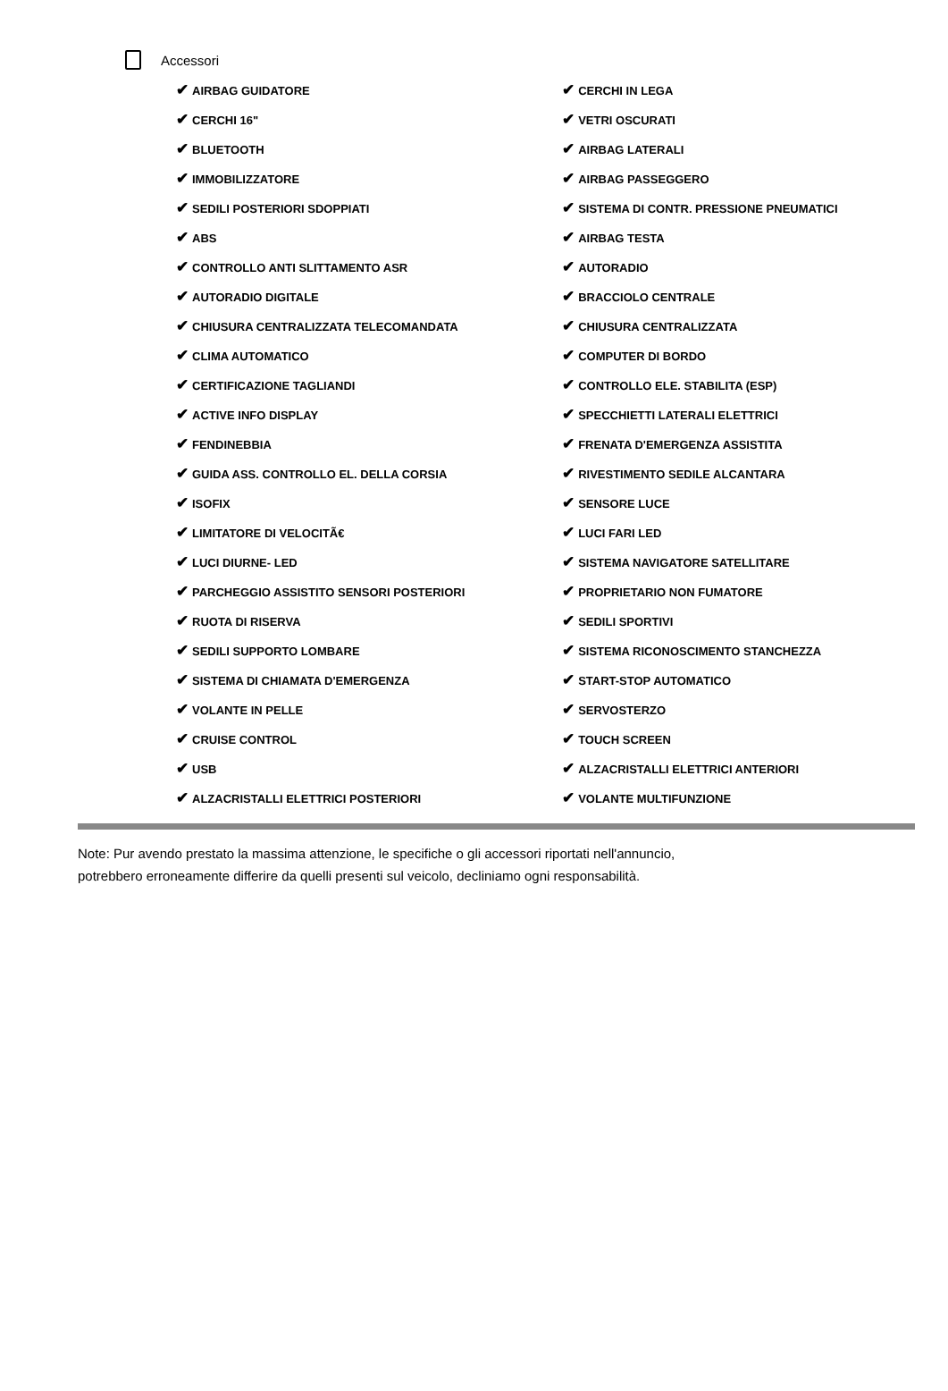Accessori
| ✔ AIRBAG GUIDATORE | ✔ CERCHI IN LEGA |
| ✔ CERCHI 16" | ✔ VETRI OSCURATI |
| ✔ BLUETOOTH | ✔ AIRBAG LATERALI |
| ✔ IMMOBILIZZATORE | ✔ AIRBAG PASSEGGERO |
| ✔ SEDILI POSTERIORI SDOPPIATI | ✔ SISTEMA DI CONTR. PRESSIONE PNEUMATICI |
| ✔ ABS | ✔ AIRBAG TESTA |
| ✔ CONTROLLO ANTI SLITTAMENTO ASR | ✔ AUTORADIO |
| ✔ AUTORADIO DIGITALE | ✔ BRACCIOLO CENTRALE |
| ✔ CHIUSURA CENTRALIZZATA TELECOMANDATA | ✔ CHIUSURA CENTRALIZZATA |
| ✔ CLIMA AUTOMATICO | ✔ COMPUTER DI BORDO |
| ✔ CERTIFICAZIONE TAGLIANDI | ✔ CONTROLLO ELE. STABILITA (ESP) |
| ✔ ACTIVE INFO DISPLAY | ✔ SPECCHIETTI LATERALI ELETTRICI |
| ✔ FENDINEBBIA | ✔ FRENATA D'EMERGENZA ASSISTITA |
| ✔ GUIDA ASS. CONTROLLO EL. DELLA CORSIA | ✔ RIVESTIMENTO SEDILE ALCANTARA |
| ✔ ISOFIX | ✔ SENSORE LUCE |
| ✔ LIMITATORE DI VELOCITÃ€ | ✔ LUCI FARI LED |
| ✔ LUCI DIURNE- LED | ✔ SISTEMA NAVIGATORE SATELLITARE |
| ✔ PARCHEGGIO ASSISTITO SENSORI POSTERIORI | ✔ PROPRIETARIO NON FUMATORE |
| ✔ RUOTA DI RISERVA | ✔ SEDILI SPORTIVI |
| ✔ SEDILI SUPPORTO LOMBARE | ✔ SISTEMA RICONOSCIMENTO STANCHEZZA |
| ✔ SISTEMA DI CHIAMATA D'EMERGENZA | ✔ START-STOP AUTOMATICO |
| ✔ VOLANTE IN PELLE | ✔ SERVOSTERZO |
| ✔ CRUISE CONTROL | ✔ TOUCH SCREEN |
| ✔ USB | ✔ ALZACRISTALLI ELETTRICI ANTERIORI |
| ✔ ALZACRISTALLI ELETTRICI POSTERIORI | ✔ VOLANTE MULTIFUNZIONE |
Note: Pur avendo prestato la massima attenzione, le specifiche o gli accessori riportati nell'annuncio,
potrebbero erroneamente differire da quelli presenti sul veicolo, decliniamo ogni responsabilità.